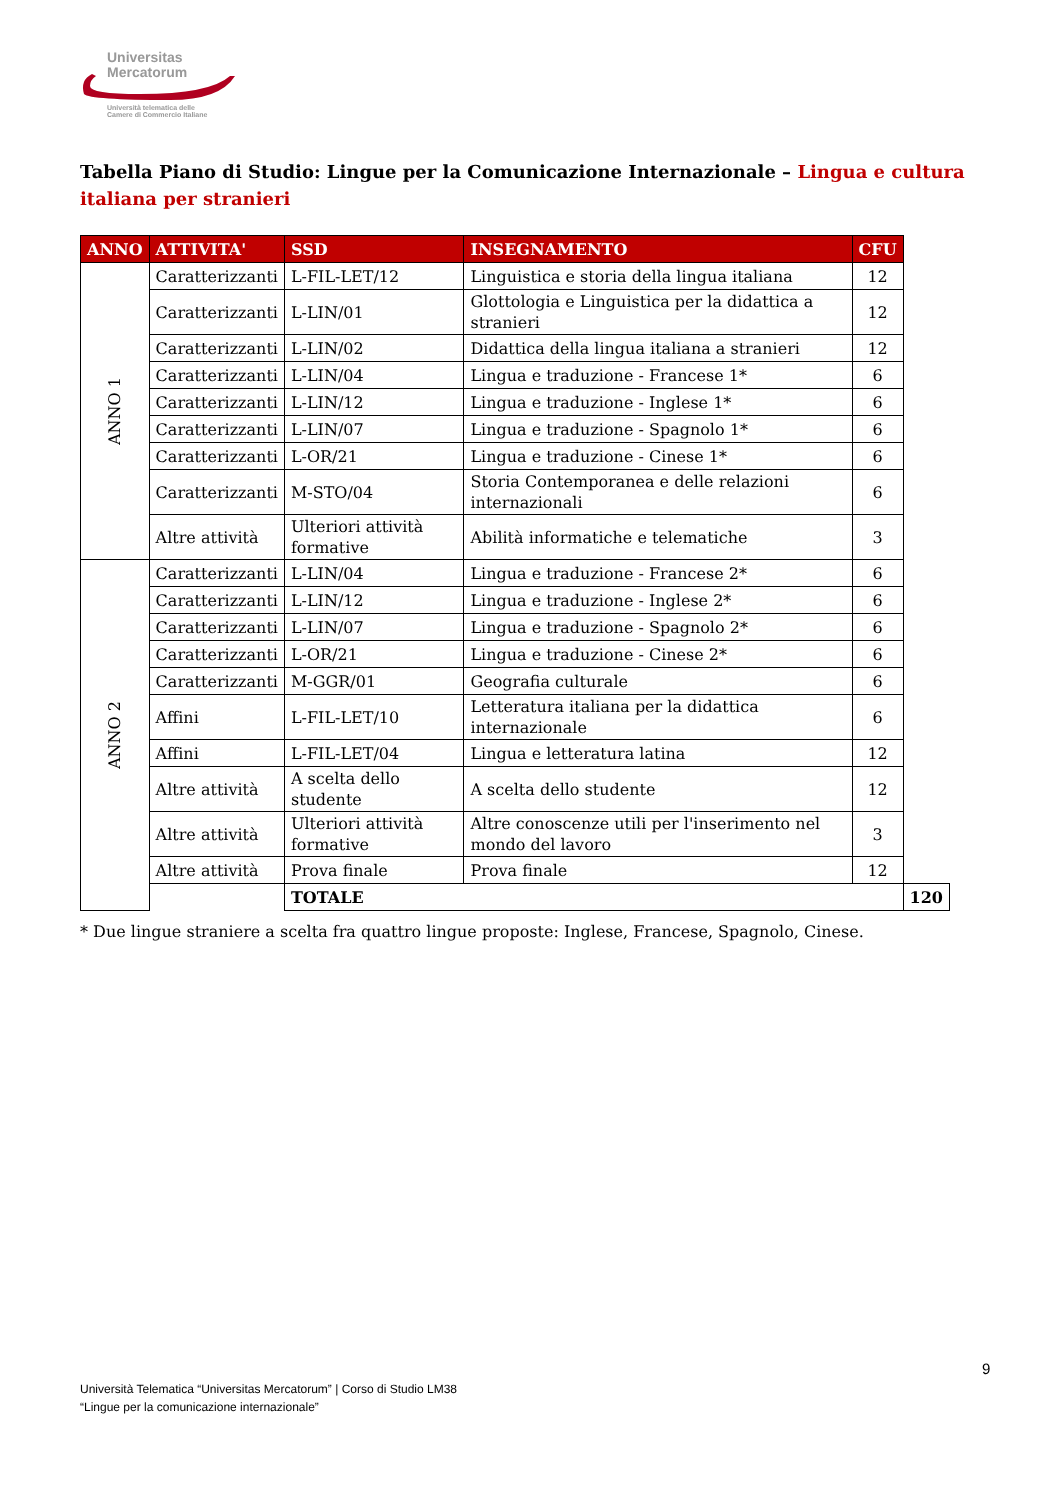Universitas
Mercatorum
Università telematica delle
Camere di Commercio Italiane
Tabella Piano di Studio: Lingue per la Comunicazione Internazionale – Lingua e cultura italiana per stranieri
| ANNO | ATTIVITA' | SSD | INSEGNAMENTO | CFU | |
| --- | --- | --- | --- | --- | --- |
| ANNO 1 | Caratterizzanti | L-FIL-LET/12 | Linguistica e storia della lingua italiana | 12 | |
| | Caratterizzanti | L-LIN/01 | Glottologia e Linguistica per la didattica a stranieri | 12 | |
| | Caratterizzanti | L-LIN/02 | Didattica della lingua italiana a stranieri | 12 | |
| | Caratterizzanti | L-LIN/04 | Lingua e traduzione - Francese 1* | 6 | |
| | Caratterizzanti | L-LIN/12 | Lingua e traduzione - Inglese 1* | 6 | |
| | Caratterizzanti | L-LIN/07 | Lingua e traduzione - Spagnolo 1* | 6 | |
| | Caratterizzanti | L-OR/21 | Lingua e traduzione - Cinese 1* | 6 | |
| | Caratterizzanti | M-STO/04 | Storia Contemporanea e delle relazioni internazionali | 6 | |
| | Altre attività | Ulteriori attività formative | Abilità informatiche e telematiche | 3 | |
| ANNO 2 | Caratterizzanti | L-LIN/04 | Lingua e traduzione - Francese 2* | 6 | |
| | Caratterizzanti | L-LIN/12 | Lingua e traduzione - Inglese 2* | 6 | |
| | Caratterizzanti | L-LIN/07 | Lingua e traduzione - Spagnolo 2* | 6 | |
| | Caratterizzanti | L-OR/21 | Lingua e traduzione - Cinese 2* | 6 | |
| | Caratterizzanti | M-GGR/01 | Geografia culturale | 6 | |
| | Affini | L-FIL-LET/10 | Letteratura italiana per la didattica internazionale | 6 | |
| | Affini | L-FIL-LET/04 | Lingua e letteratura latina | 12 | |
| | Altre attività | A scelta dello studente | A scelta dello studente | 12 | |
| | Altre attività | Ulteriori attività formative | Altre conoscenze utili per l'inserimento nel mondo del lavoro | 3 | |
| | Altre attività | Prova finale | Prova finale | 12 | |
| | | TOTALE | | | 120 |
* Due lingue straniere a scelta fra quattro lingue proposte: Inglese, Francese, Spagnolo, Cinese.
9
Università Telematica “Universitas Mercatorum” | Corso di Studio LM38
“Lingue per la comunicazione internazionale”